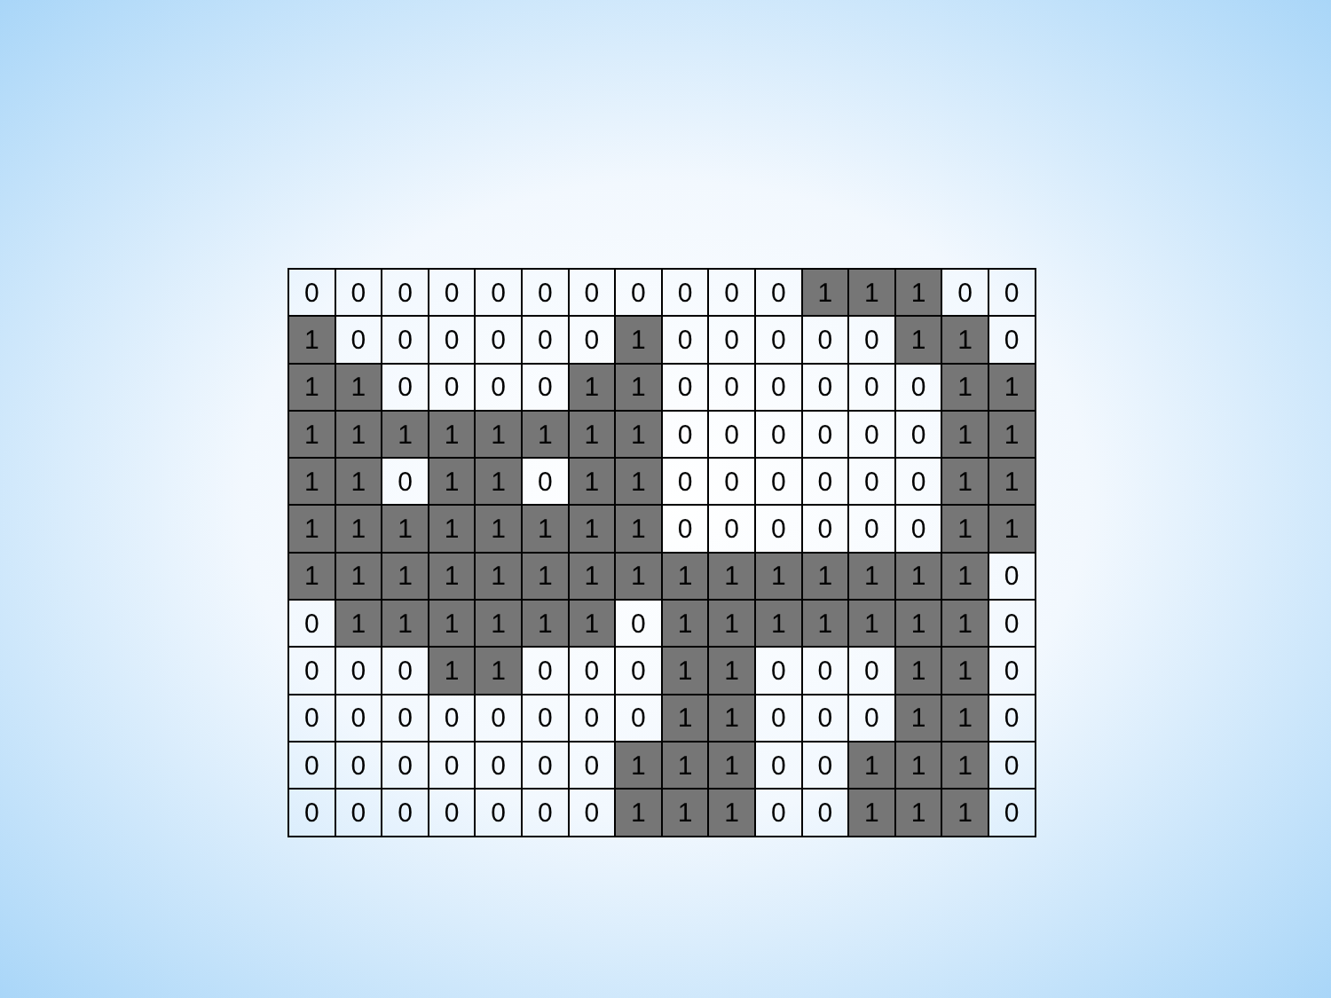| 0 | 0 | 0 | 0 | 0 | 0 | 0 | 0 | 0 | 0 | 0 | 1 | 1 | 1 | 0 | 0 |
| 1 | 0 | 0 | 0 | 0 | 0 | 0 | 1 | 0 | 0 | 0 | 0 | 0 | 1 | 1 | 0 |
| 1 | 1 | 0 | 0 | 0 | 0 | 1 | 1 | 0 | 0 | 0 | 0 | 0 | 0 | 1 | 1 |
| 1 | 1 | 1 | 1 | 1 | 1 | 1 | 1 | 0 | 0 | 0 | 0 | 0 | 0 | 1 | 1 |
| 1 | 1 | 0 | 1 | 1 | 0 | 1 | 1 | 0 | 0 | 0 | 0 | 0 | 0 | 1 | 1 |
| 1 | 1 | 1 | 1 | 1 | 1 | 1 | 1 | 0 | 0 | 0 | 0 | 0 | 0 | 1 | 1 |
| 1 | 1 | 1 | 1 | 1 | 1 | 1 | 1 | 1 | 1 | 1 | 1 | 1 | 1 | 1 | 0 |
| 0 | 1 | 1 | 1 | 1 | 1 | 1 | 0 | 1 | 1 | 1 | 1 | 1 | 1 | 1 | 0 |
| 0 | 0 | 0 | 1 | 1 | 0 | 0 | 0 | 1 | 1 | 0 | 0 | 0 | 1 | 1 | 0 |
| 0 | 0 | 0 | 0 | 0 | 0 | 0 | 0 | 1 | 1 | 0 | 0 | 0 | 1 | 1 | 0 |
| 0 | 0 | 0 | 0 | 0 | 0 | 0 | 1 | 1 | 1 | 0 | 0 | 1 | 1 | 1 | 0 |
| 0 | 0 | 0 | 0 | 0 | 0 | 0 | 1 | 1 | 1 | 0 | 0 | 1 | 1 | 1 | 0 |